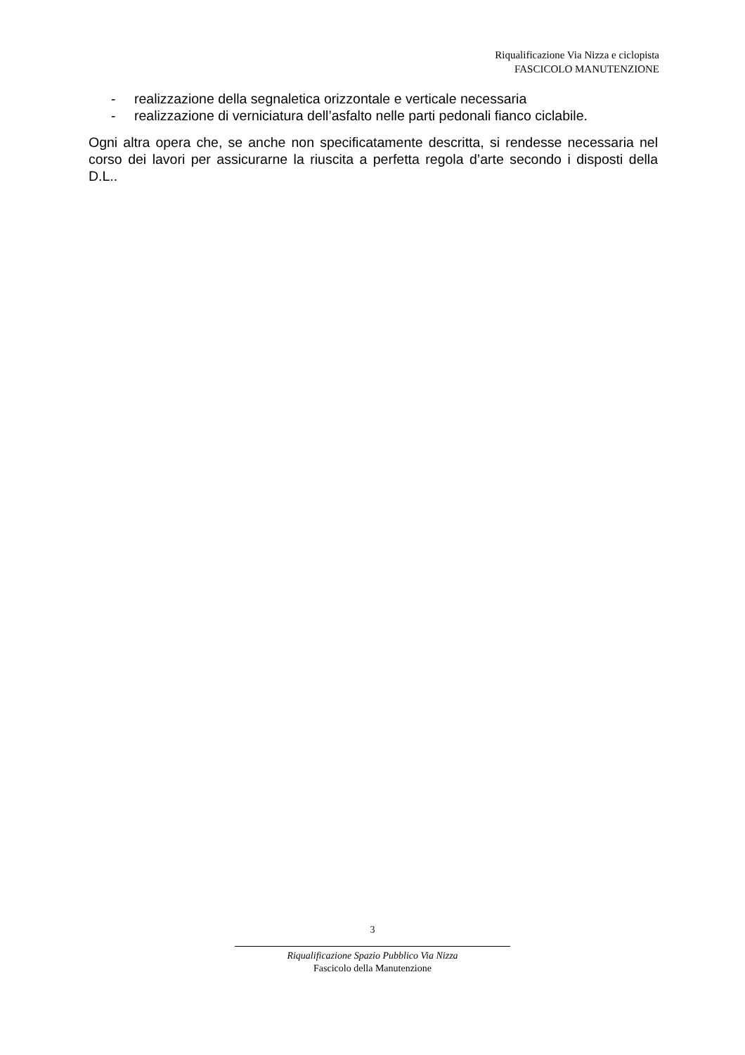Riqualificazione Via Nizza e ciclopista
FASCICOLO MANUTENZIONE
- realizzazione della segnaletica orizzontale e verticale necessaria
- realizzazione di verniciatura dell’asfalto nelle parti pedonali fianco ciclabile.
Ogni altra opera che, se anche non specificatamente descritta, si rendesse necessaria nel corso dei lavori per assicurarne la riuscita a perfetta regola d’arte secondo i disposti della D.L..
3
Riqualificazione Spazio Pubblico Via Nizza
Fascicolo della Manutenzione